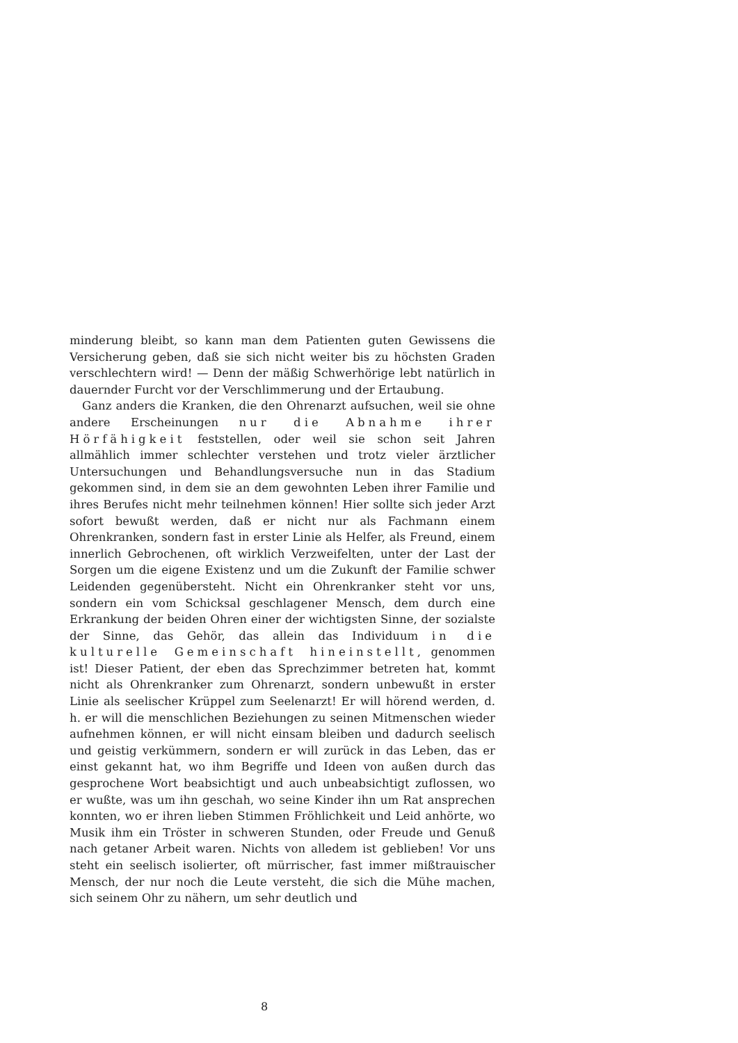minderung bleibt, so kann man dem Patienten guten Gewissens die Versicherung geben, daß sie sich nicht weiter bis zu höchsten Graden verschlechtern wird! — Denn der mäßig Schwerhörige lebt natürlich in dauernder Furcht vor der Verschlimmerung und der Ertaubung.
Ganz anders die Kranken, die den Ohrenarzt aufsuchen, weil sie ohne andere Erscheinungen nur die Abnahme ihrer Hörfähigkeit feststellen, oder weil sie schon seit Jahren allmählich immer schlechter verstehen und trotz vieler ärztlicher Untersuchungen und Behandlungsversuche nun in das Stadium gekommen sind, in dem sie an dem gewohnten Leben ihrer Familie und ihres Berufes nicht mehr teilnehmen können! Hier sollte sich jeder Arzt sofort bewußt werden, daß er nicht nur als Fachmann einem Ohrenkranken, sondern fast in erster Linie als Helfer, als Freund, einem innerlich Gebrochenen, oft wirklich Verzweifelten, unter der Last der Sorgen um die eigene Existenz und um die Zukunft der Familie schwer Leidenden gegenübersteht. Nicht ein Ohrenkranker steht vor uns, sondern ein vom Schicksal geschlagener Mensch, dem durch eine Erkrankung der beiden Ohren einer der wichtigsten Sinne, der sozialste der Sinne, das Gehör, das allein das Individuum in die kulturelle Gemeinschaft hineinstellt, genommen ist! Dieser Patient, der eben das Sprechzimmer betreten hat, kommt nicht als Ohrenkranker zum Ohrenarzt, sondern unbewußt in erster Linie als seelischer Krüppel zum Seelenarzt! Er will hörend werden, d. h. er will die menschlichen Beziehungen zu seinen Mitmenschen wieder aufnehmen können, er will nicht einsam bleiben und dadurch seelisch und geistig verkümmern, sondern er will zurück in das Leben, das er einst gekannt hat, wo ihm Begriffe und Ideen von außen durch das gesprochene Wort beabsichtigt und auch unbeabsichtigt zuflossen, wo er wußte, was um ihn geschah, wo seine Kinder ihn um Rat ansprechen konnten, wo er ihren lieben Stimmen Fröhlichkeit und Leid anhörte, wo Musik ihm ein Tröster in schweren Stunden, oder Freude und Genuß nach getaner Arbeit waren. Nichts von alledem ist geblieben! Vor uns steht ein seelisch isolierter, oft mürrischer, fast immer mißtrauischer Mensch, der nur noch die Leute versteht, die sich die Mühe machen, sich seinem Ohr zu nähern, um sehr deutlich und
8